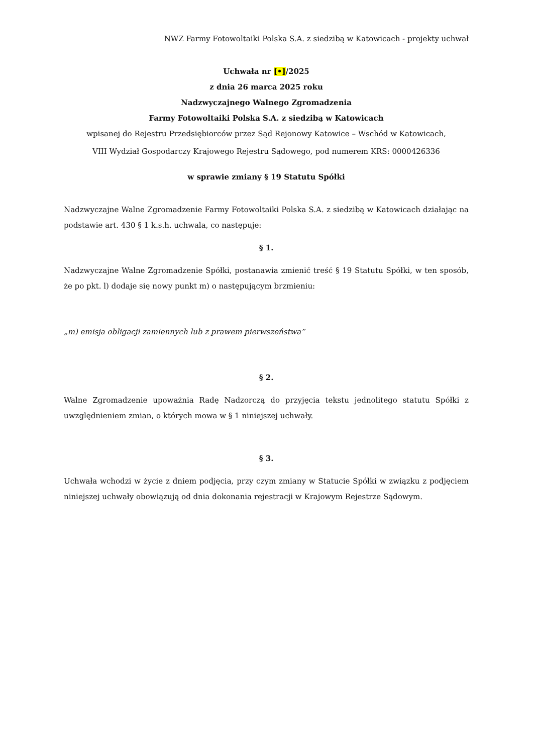NWZ Farmy Fotowoltaiki Polska S.A. z siedzibą w Katowicach - projekty uchwał
Uchwała nr [•]/2025
z dnia 26 marca 2025 roku
Nadzwyczajnego Walnego Zgromadzenia
Farmy Fotowoltaiki Polska S.A. z siedzibą w Katowicach
wpisanej do Rejestru Przedsiębiorców przez Sąd Rejonowy Katowice – Wschód w Katowicach,
VIII Wydział Gospodarczy Krajowego Rejestru Sądowego, pod numerem KRS: 0000426336
w sprawie zmiany § 19 Statutu Spółki
Nadzwyczajne Walne Zgromadzenie Farmy Fotowoltaiki Polska S.A. z siedzibą w Katowicach działając na podstawie art. 430 § 1 k.s.h. uchwala, co następuje:
§ 1.
Nadzwyczajne Walne Zgromadzenie Spółki, postanawia zmienić treść § 19 Statutu Spółki, w ten sposób, że po pkt. l) dodaje się nowy punkt m) o następującym brzmieniu:
„m) emisja obligacji zamiennych lub z prawem pierwszeństwa”
§ 2.
Walne Zgromadzenie upoważnia Radę Nadzorczą do przyjęcia tekstu jednolitego statutu Spółki z uwzględnieniem zmian, o których mowa w § 1 niniejszej uchwały.
§ 3.
Uchwała wchodzi w życie z dniem podjęcia, przy czym zmiany w Statucie Spółki w związku z podjęciem niniejszej uchwały obowiązują od dnia dokonania rejestracji w Krajowym Rejestrze Sądowym.